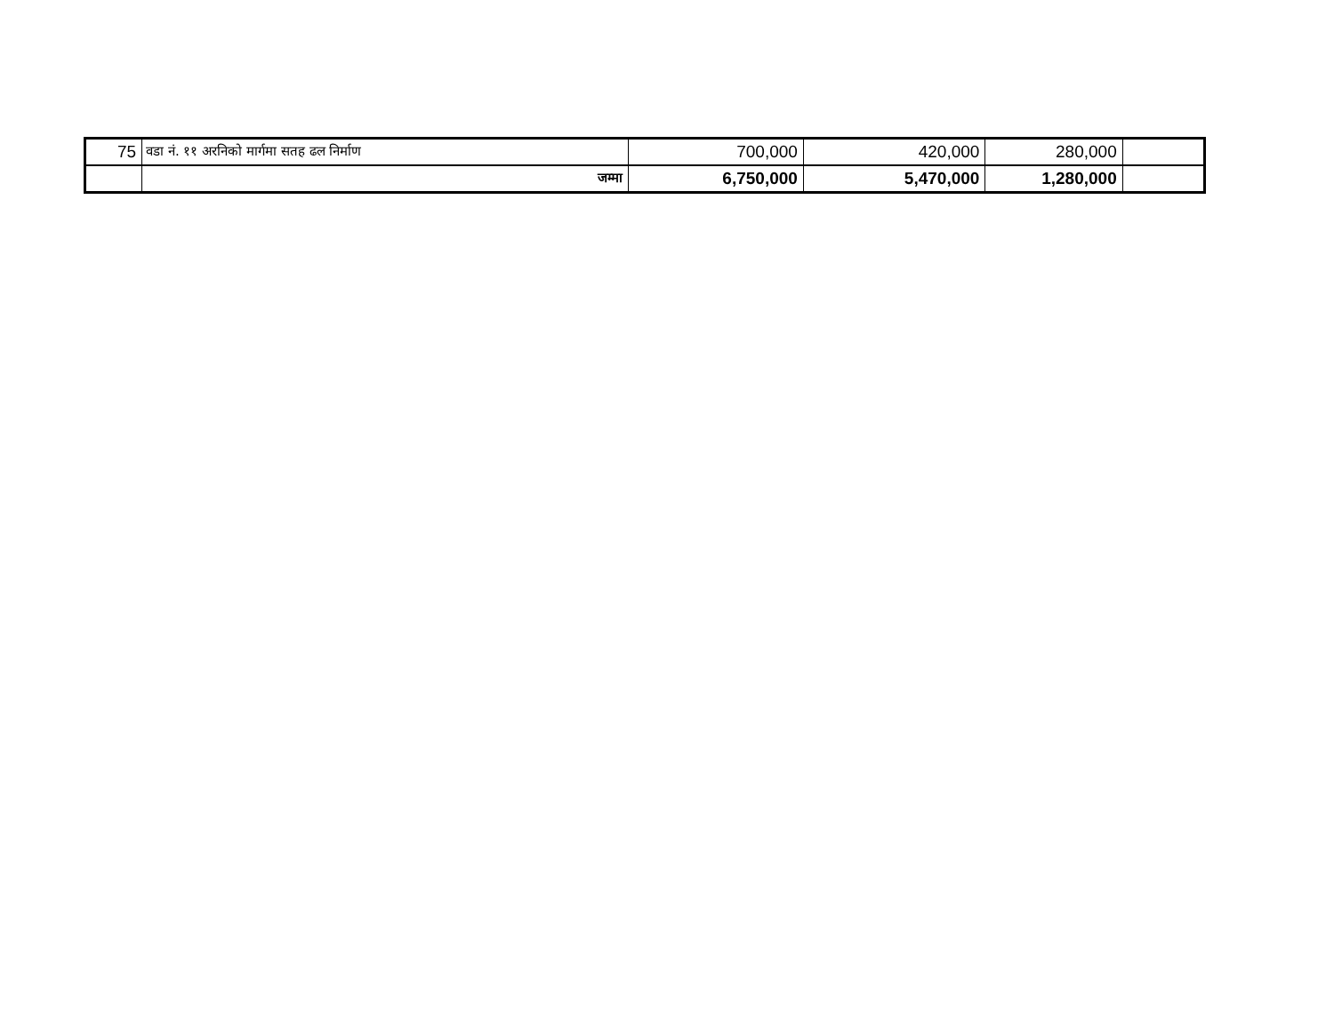| 75 | वडा नं. ११ अरनिको मार्गमा सतह ढल निर्माण | 700,000 | 420,000 | 280,000 | |
| | जम्मा | 6,750,000 | 5,470,000 | 1,280,000 | |